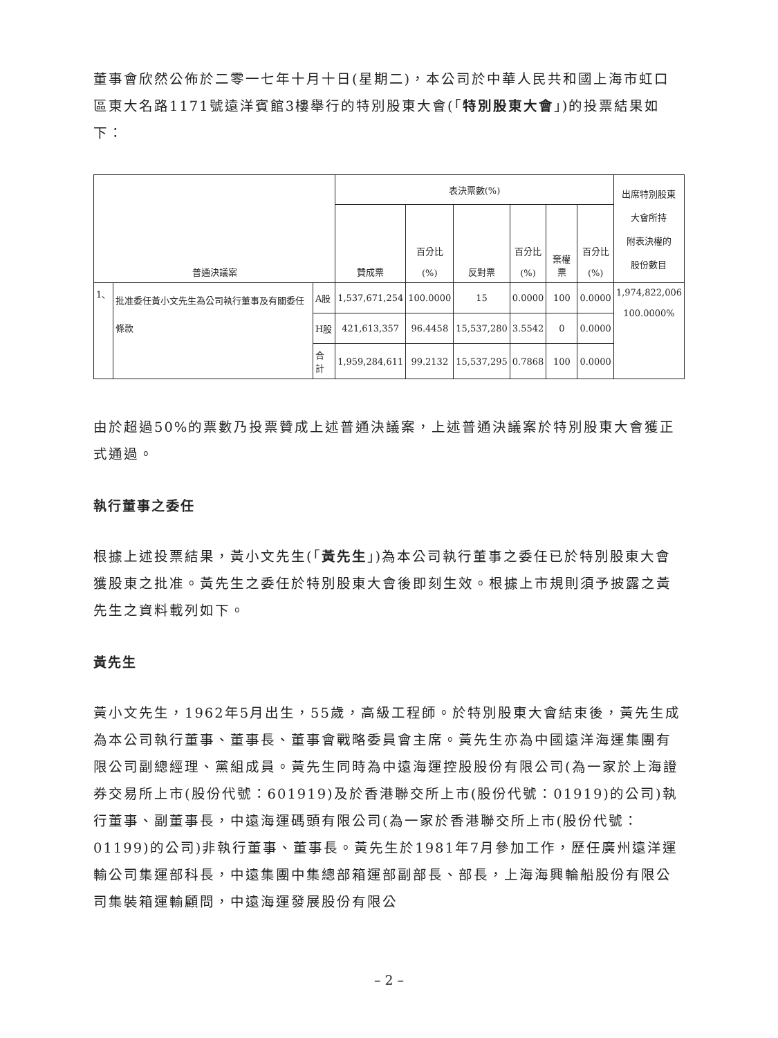董事會欣然公佈於二零一七年十月十日(星期二)，本公司於中華人民共和國上海市虹口區東大名路1171號遠洋賓館3樓舉行的特別股東大會(「特別股東大會」)的投票結果如下：
| 普通決議案 | | | 表決票數(%) | | | | | | 出席特別股東 大會所持 附表決權的 股份數目 |
| --- | --- | --- | --- | --- | --- | --- | --- | --- | --- |
| | | | 贊成票 | 百分比 (%) | 反對票 | 百分比 (%) | 棄權票 | 百分比 (%) | |
| 1、 | 批准委任黃小文先生為公司執行董事及有關委任條款 | A股 | 1,537,671,254 | 100.0000 | 15 | 0.0000 | 100 | 0.0000 | 1,974,822,006 100.0000% |
| | | H股 | 421,613,357 | 96.4458 | 15,537,280 | 3.5542 | 0 | 0.0000 | |
| | | 合計 | 1,959,284,611 | 99.2132 | 15,537,295 | 0.7868 | 100 | 0.0000 | |
由於超過50%的票數乃投票贊成上述普通決議案，上述普通決議案於特別股東大會獲正式通過。
執行董事之委任
根據上述投票結果，黃小文先生(「黃先生」)為本公司執行董事之委任已於特別股東大會獲股東之批准。黃先生之委任於特別股東大會後即刻生效。根據上市規則須予披露之黃先生之資料載列如下。
黃先生
黃小文先生，1962年5月出生，55歲，高級工程師。於特別股東大會結束後，黃先生成為本公司執行董事、董事長、董事會戰略委員會主席。黃先生亦為中國遠洋海運集團有限公司副總經理、黨組成員。黃先生同時為中遠海運控股股份有限公司(為一家於上海證券交易所上市(股份代號：601919)及於香港聯交所上市(股份代號：01919)的公司)執行董事、副董事長，中遠海運碼頭有限公司(為一家於香港聯交所上市(股份代號：01199)的公司)非執行董事、董事長。黃先生於1981年7月參加工作，歷任廣州遠洋運輸公司集運部科長，中遠集團中集總部箱運部副部長、部長，上海海興輪船股份有限公司集裝箱運輸顧問，中遠海運發展股份有限公
– 2 –